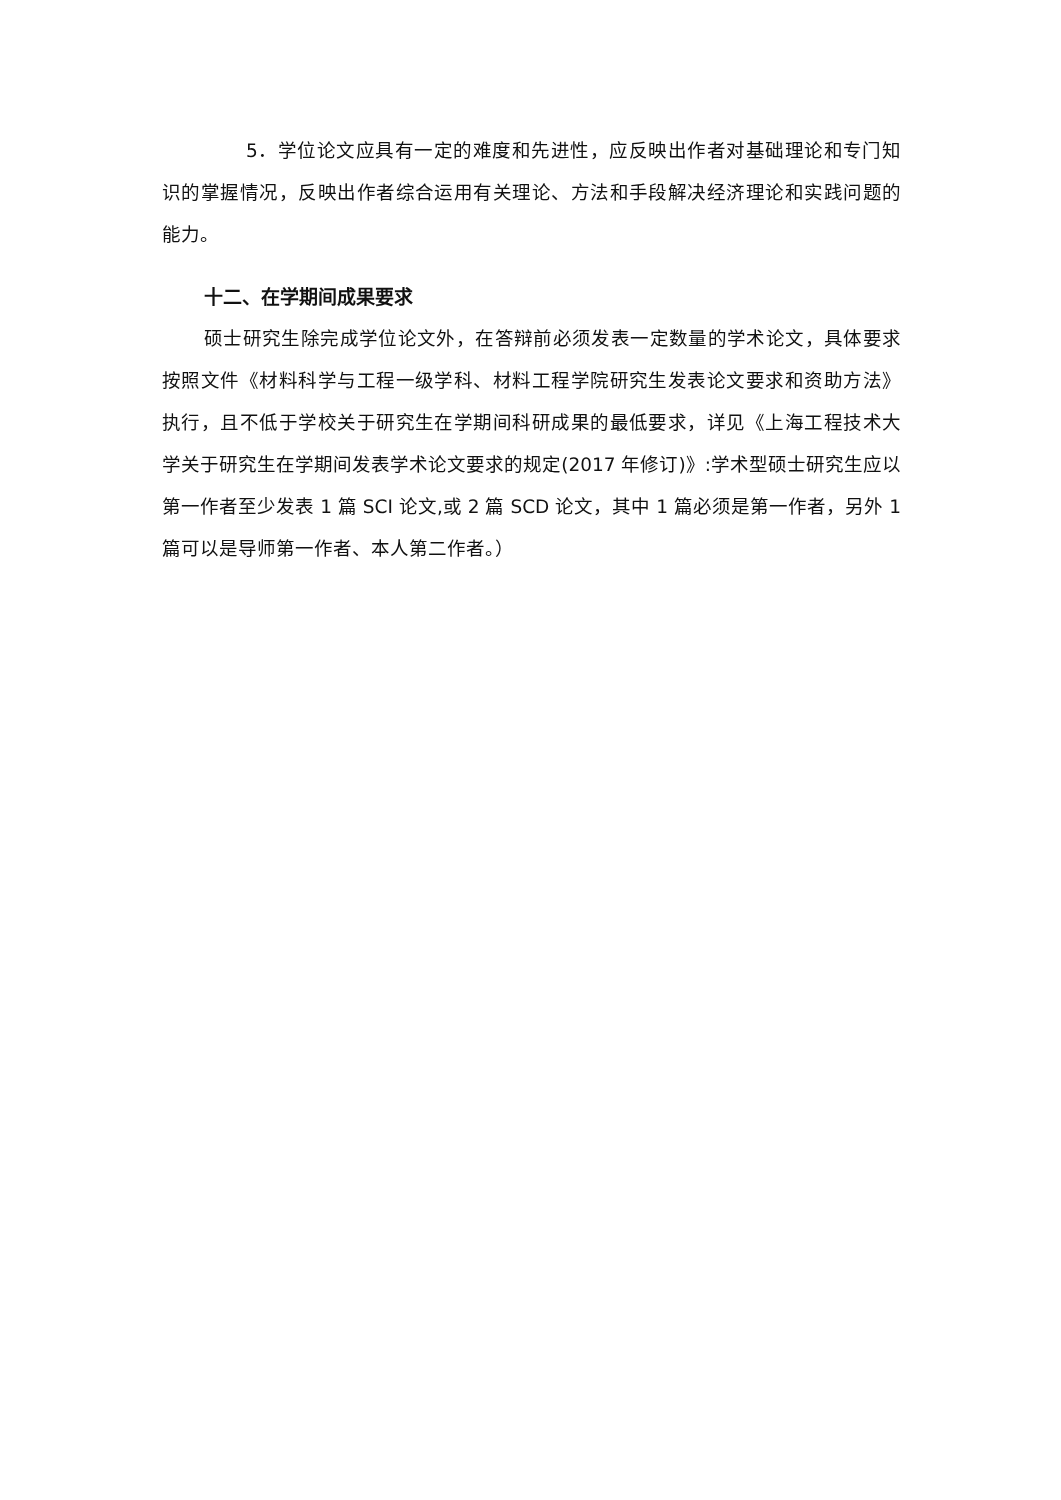5．学位论文应具有一定的难度和先进性，应反映出作者对基础理论和专门知识的掌握情况，反映出作者综合运用有关理论、方法和手段解决经济理论和实践问题的能力。
十二、在学期间成果要求
硕士研究生除完成学位论文外，在答辩前必须发表一定数量的学术论文，具体要求按照文件《材料科学与工程一级学科、材料工程学院研究生发表论文要求和资助方法》执行，且不低于学校关于研究生在学期间科研成果的最低要求，详见《上海工程技术大学关于研究生在学期间发表学术论文要求的规定(2017 年修订)》:学术型硕士研究生应以第一作者至少发表 1 篇 SCI 论文,或 2 篇 SCD 论文，其中 1 篇必须是第一作者，另外 1 篇可以是导师第一作者、本人第二作者。）